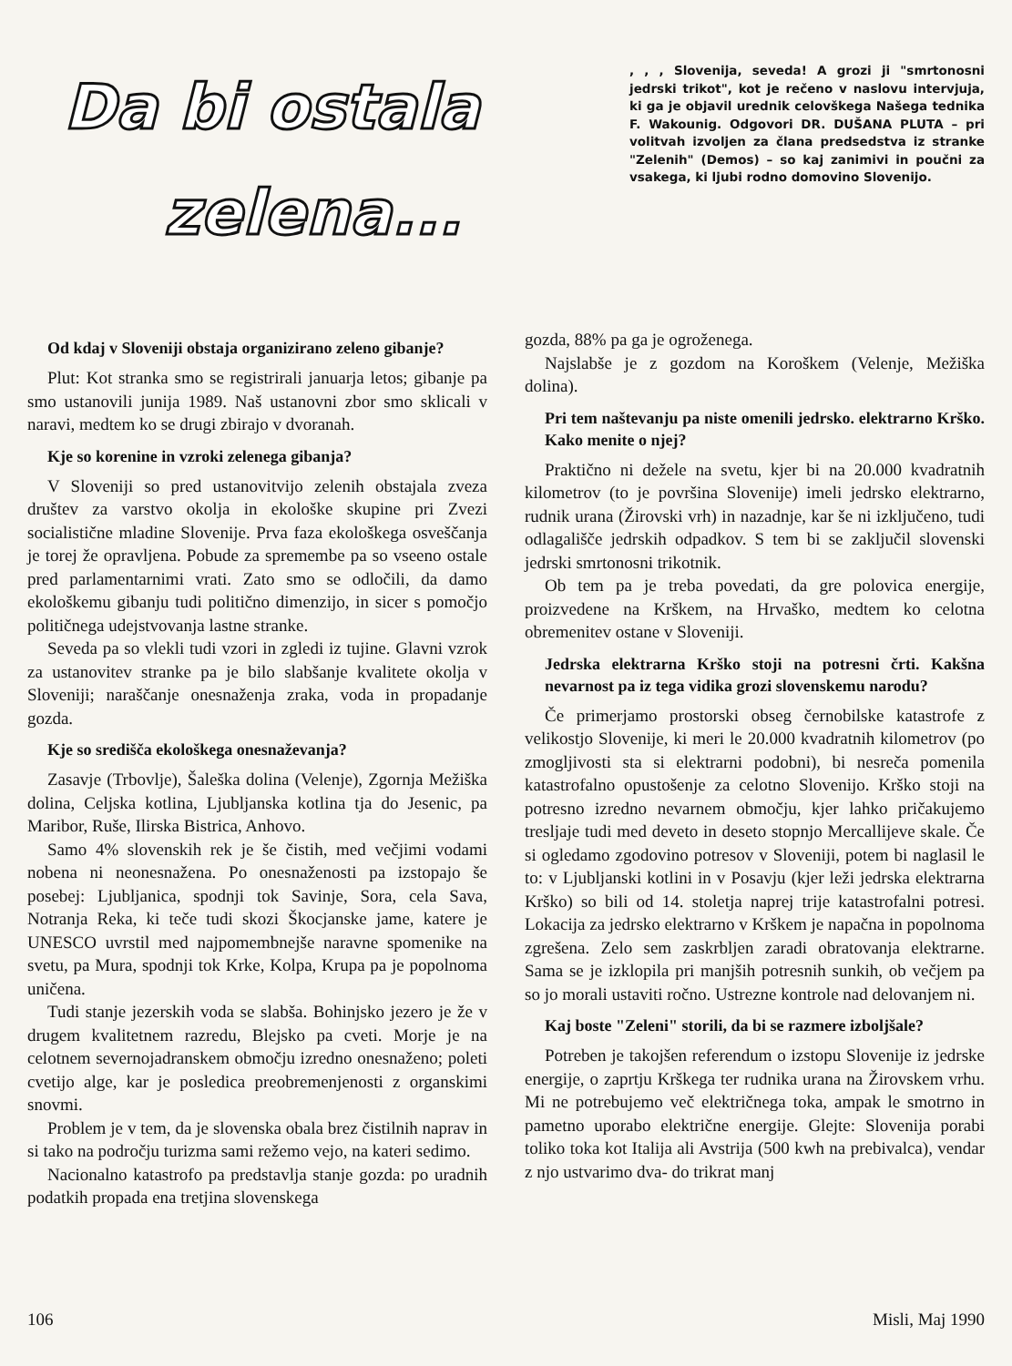Da bi ostala
zelena...
, , , Slovenija, seveda! A grozi ji "smrtonosni jedrski trikot", kot je rečeno v naslovu intervjuja, ki ga je objavil urednik celovškega Našega tednika F. Wakounig. Odgovori DR. DUŠANA PLUTA – pri volitvah izvoljen za člana predsedstva iz stranke "Zelenih" (Demos) – so kaj zanimivi in poučni za vsakega, ki ljubi rodno domovino Slovenijo.
Od kdaj v Sloveniji obstaja organizirano zeleno gibanje?
Plut: Kot stranka smo se registrirali januarja letos; gibanje pa smo ustanovili junija 1989. Naš ustanovni zbor smo sklicali v naravi, medtem ko se drugi zbirajo v dvoranah.
Kje so korenine in vzroki zelenega gibanja?
V Sloveniji so pred ustanovitvijo zelenih obstajala zveza društev za varstvo okolja in ekološke skupine pri Zvezi socialistične mladine Slovenije. Prva faza ekološkega osveščanja je torej že opravljena. Pobude za spremembe pa so vseeno ostale pred parlamentarnimi vrati. Zato smo se odločili, da damo ekološkemu gibanju tudi politično dimenzijo, in sicer s pomočjo političnega udejstvovanja lastne stranke.
Seveda pa so vlekli tudi vzori in zgledi iz tujine. Glavni vzrok za ustanovitev stranke pa je bilo slabšanje kvalitete okolja v Sloveniji; naraščanje onesnaženja zraka, voda in propadanje gozda.
Kje so središča ekološkega onesnaževanja?
Zasavje (Trbovlje), Šaleška dolina (Velenje), Zgornja Mežiška dolina, Celjska kotlina, Ljubljanska kotlina tja do Jesenic, pa Maribor, Ruše, Ilirska Bistrica, Anhovo.
Samo 4% slovenskih rek je še čistih, med večjimi vodami nobena ni neonesnažena. Po onesnaženosti pa izstopajo še posebej: Ljubljanica, spodnji tok Savinje, Sora, cela Sava, Notranja Reka, ki teče tudi skozi Škocjanske jame, katere je UNESCO uvrstil med najpomembnejše naravne spomenike na svetu, pa Mura, spodnji tok Krke, Kolpa, Krupa pa je popolnoma uničena.
Tudi stanje jezerskih voda se slabša. Bohinjsko jezero je že v drugem kvalitetnem razredu, Blejsko pa cveti. Morje je na celotnem severnojadranskem območju izredno onesnaženo; poleti cvetijo alge, kar je posledica preobremenjenosti z organskimi snovmi.
Problem je v tem, da je slovenska obala brez čistilnih naprav in si tako na področju turizma sami režemo vejo, na kateri sedimo.
Nacionalno katastrofo pa predstavlja stanje gozda: po uradnih podatkih propada ena tretjina slovenskega
gozda, 88% pa ga je ogroženega.
Najslabše je z gozdom na Koroškem (Velenje, Mežiška dolina).
Pri tem naštevanju pa niste omenili jedrsko. elektrarno Krško. Kako menite o njej?
Praktično ni dežele na svetu, kjer bi na 20.000 kvadratnih kilometrov (to je površina Slovenije) imeli jedrsko elektrarno, rudnik urana (Žirovski vrh) in nazadnje, kar še ni izključeno, tudi odlagališče jedrskih odpadkov. S tem bi se zaključil slovenski jedrski smrtonosni trikotnik.
Ob tem pa je treba povedati, da gre polovica energije, proizvedene na Krškem, na Hrvaško, medtem ko celotna obremenitev ostane v Sloveniji.
Jedrska elektrarna Krško stoji na potresni črti. Kakšna nevarnost pa iz tega vidika grozi slovenskemu narodu?
Če primerjamo prostorski obseg černobilske katastrofe z velikostjo Slovenije, ki meri le 20.000 kvadratnih kilometrov (po zmogljivosti sta si elektrarni podobni), bi nesreča pomenila katastrofalno opustošenje za celotno Slovenijo. Krško stoji na potresno izredno nevarnem območju, kjer lahko pričakujemo tresljaje tudi med deveto in deseto stopnjo Mercallijeve skale. Če si ogledamo zgodovino potresov v Sloveniji, potem bi naglasil le to: v Ljubljanski kotlini in v Posavju (kjer leži jedrska elektrarna Krško) so bili od 14. stoletja naprej trije katastrofalni potresi. Lokacija za jedrsko elektrarno v Krškem je napačna in popolnoma zgrešena. Zelo sem zaskrbljen zaradi obratovanja elektrarne. Sama se je izklopila pri manjših potresnih sunkih, ob večjem pa so jo morali ustaviti ročno. Ustrezne kontrole nad delovanjem ni.
Kaj boste "Zeleni" storili, da bi se razmere izboljšale?
Potreben je takojšen referendum o izstopu Slovenije iz jedrske energije, o zaprtju Krškega ter rudnika urana na Žirovskem vrhu. Mi ne potrebujemo več električnega toka, ampak le smotrno in pametno uporabo električne energije. Glejte: Slovenija porabi toliko toka kot Italija ali Avstrija (500 kwh na prebivalca), vendar z njo ustvarimo dva- do trikrat manj
106 Misli, Maj 1990